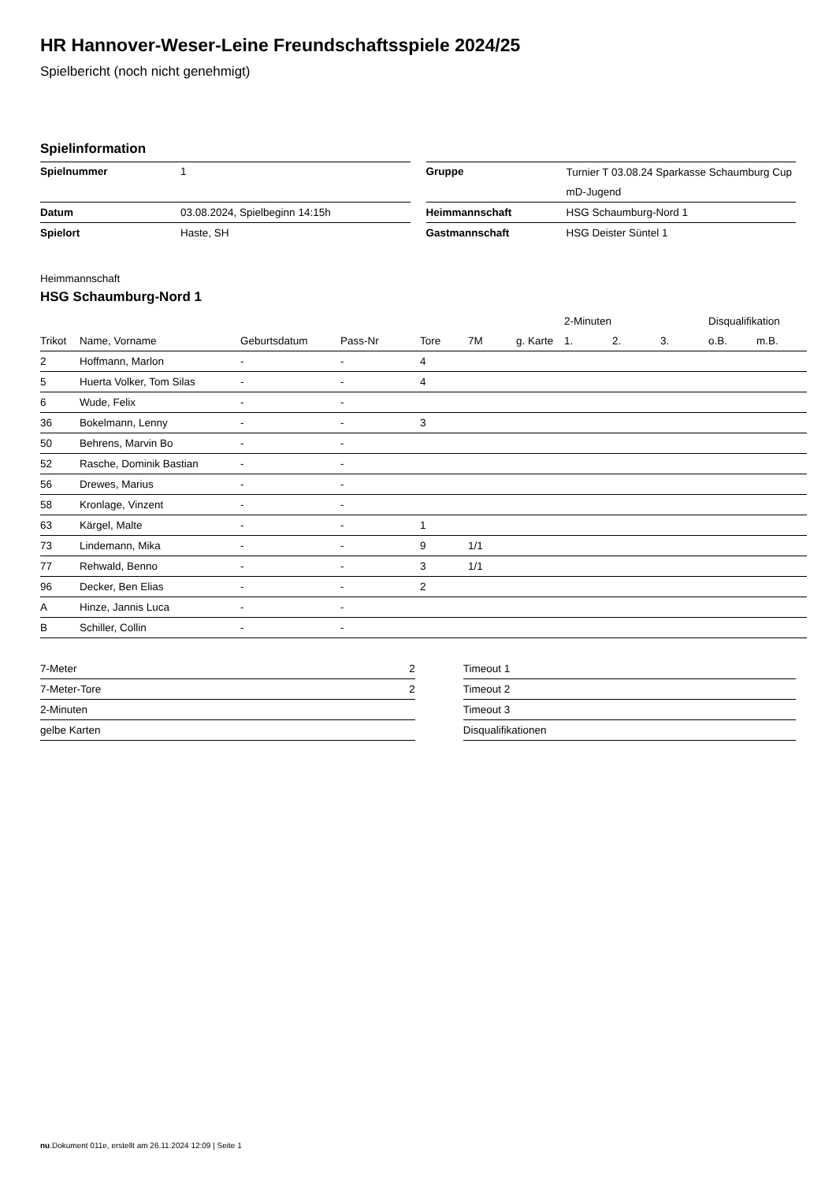HR Hannover-Weser-Leine Freundschaftsspiele 2024/25
Spielbericht (noch nicht genehmigt)
Spielinformation
| Spielnummer | 1 |
| Datum | 03.08.2024, Spielbeginn 14:15h |
| Spielort | Haste, SH |
| Gruppe | Turnier T 03.08.24 Sparkasse Schaumburg Cup mD-Jugend |
| Heimmannschaft | HSG Schaumburg-Nord 1 |
| Gastmannschaft | HSG Deister Süntel 1 |
Heimmannschaft
HSG Schaumburg-Nord 1
| | | | | | | | 2-Minuten | | | Disqualifikation | |
| --- | --- | --- | --- | --- | --- | --- | --- | --- | --- | --- | --- |
| Trikot | Name, Vorname | Geburtsdatum | Pass-Nr | Tore | 7M | g. Karte | 1. | 2. | 3. | o.B. | m.B. |
| 2 | Hoffmann, Marlon | - | - | 4 | | | | | | | |
| 5 | Huerta Volker, Tom Silas | - | - | 4 | | | | | | | |
| 6 | Wude, Felix | - | - | | | | | | | | |
| 36 | Bokelmann, Lenny | - | - | 3 | | | | | | | |
| 50 | Behrens, Marvin Bo | - | - | | | | | | | | |
| 52 | Rasche, Dominik Bastian | - | - | | | | | | | | |
| 56 | Drewes, Marius | - | - | | | | | | | | |
| 58 | Kronlage, Vinzent | - | - | | | | | | | | |
| 63 | Kärgel, Malte | - | - | 1 | | | | | | | |
| 73 | Lindemann, Mika | - | - | 9 | 1/1 | | | | | | |
| 77 | Rehwald, Benno | - | - | 3 | 1/1 | | | | | | |
| 96 | Decker, Ben Elias | - | - | 2 | | | | | | | |
| A | Hinze, Jannis Luca | - | - | | | | | | | | |
| B | Schiller, Collin | - | - | | | | | | | | |
| 7-Meter | 2 |
| 7-Meter-Tore | 2 |
| 2-Minuten | |
| gelbe Karten | |
| Timeout 1 |
| Timeout 2 |
| Timeout 3 |
| Disqualifikationen |
nu.Dokument 011e, erstellt am 26.11.2024 12:09 | Seite 1